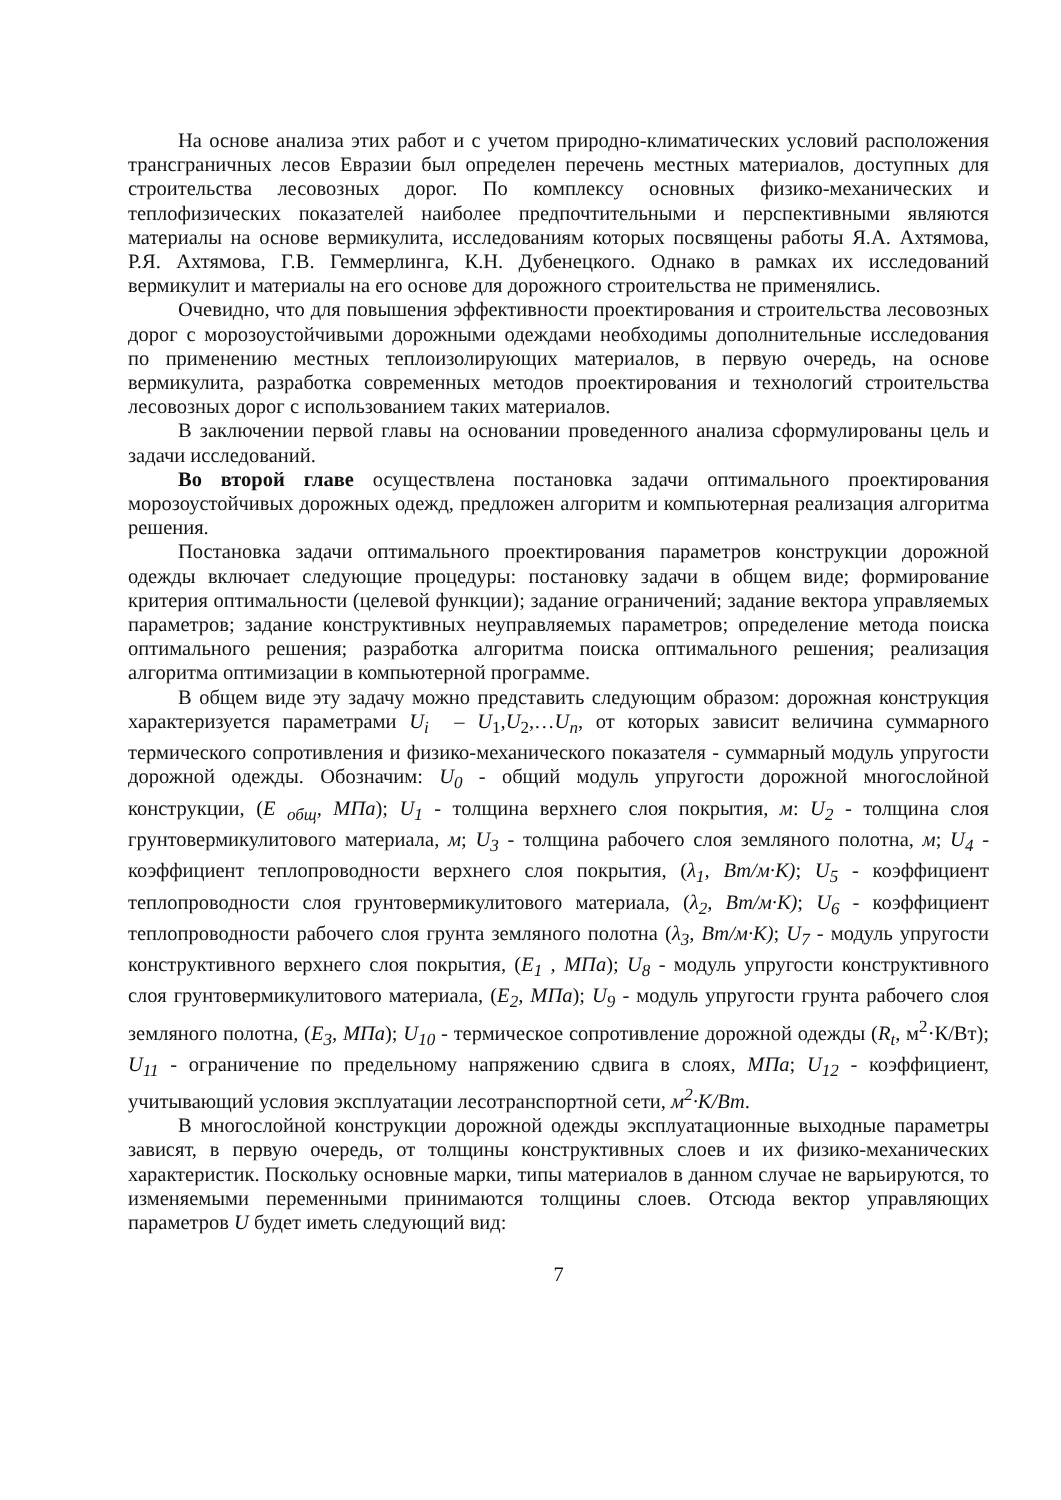На основе анализа этих работ и с учетом природно-климатических условий расположения трансграничных лесов Евразии был определен перечень местных материалов, доступных для строительства лесовозных дорог. По комплексу основных физико-механических и теплофизических показателей наиболее предпочтительными и перспективными являются материалы на основе вермикулита, исследованиям которых посвящены работы Я.А. Ахтямова, Р.Я. Ахтямова, Г.В. Геммерлинга, К.Н. Дубенецкого. Однако в рамках их исследований вермикулит и материалы на его основе для дорожного строительства не применялись.
Очевидно, что для повышения эффективности проектирования и строительства лесовозных дорог с морозоустойчивыми дорожными одеждами необходимы дополнительные исследования по применению местных теплоизолирующих материалов, в первую очередь, на основе вермикулита, разработка современных методов проектирования и технологий строительства лесовозных дорог с использованием таких материалов.
В заключении первой главы на основании проведенного анализа сформулированы цель и задачи исследований.
Во второй главе осуществлена постановка задачи оптимального проектирования морозоустойчивых дорожных одежд, предложен алгоритм и компьютерная реализация алгоритма решения.
Постановка задачи оптимального проектирования параметров конструкции дорожной одежды включает следующие процедуры: постановку задачи в общем виде; формирование критерия оптимальности (целевой функции); задание ограничений; задание вектора управляемых параметров; задание конструктивных неуправляемых параметров; определение метода поиска оптимального решения; разработка алгоритма поиска оптимального решения; реализация алгоритма оптимизации в компьютерной программе.
В общем виде эту задачу можно представить следующим образом: дорожная конструкция характеризуется параметрами U<sub>i</sub> – U<sub>1</sub>,U<sub>2</sub>,…U<sub>n</sub>, от которых зависит величина суммарного термического сопротивления и физико-механического показателя - суммарный модуль упругости дорожной одежды. Обозначим: U<sub>0</sub> - общий модуль упругости дорожной многослойной конструкции, (Е <sub>общ</sub>, МПа); U<sub>1</sub> - толщина верхнего слоя покрытия, м: U<sub>2</sub> - толщина слоя грунтовермикулитового материала, м; U<sub>3</sub> - толщина рабочего слоя земляного полотна, м; U<sub>4</sub> - коэффициент теплопроводности верхнего слоя покрытия, (λ<sub>1</sub>, Вт/м·К); U<sub>5</sub> - коэффициент теплопроводности слоя грунтовермикулитового материала, (λ<sub>2</sub>, Вт/м·К); U<sub>6</sub> - коэффициент теплопроводности рабочего слоя грунта земляного полотна (λ<sub>3</sub>, Вт/м·К); U<sub>7</sub> - модуль упругости конструктивного верхнего слоя покрытия, (Е<sub>1</sub> , МПа); U<sub>8</sub> - модуль упругости конструктивного слоя грунтовермикулитового материала, (Е<sub>2</sub>, МПа); U<sub>9</sub> - модуль упругости грунта рабочего слоя земляного полотна, (Е<sub>3</sub>, МПа); U<sub>10</sub> - термическое сопротивление дорожной одежды (R<sub>t</sub>, м<sup>2</sup>·К/Вт); U<sub>11</sub> - ограничение по предельному напряжению сдвига в слоях, МПа; U<sub>12</sub> - коэффициент, учитывающий условия эксплуатации лесотранспортной сети, м<sup>2</sup>·К/Вт.
В многослойной конструкции дорожной одежды эксплуатационные выходные параметры зависят, в первую очередь, от толщины конструктивных слоев и их физико-механических характеристик. Поскольку основные марки, типы материалов в данном случае не варьируются, то изменяемыми переменными принимаются толщины слоев. Отсюда вектор управляющих параметров U будет иметь следующий вид:
7